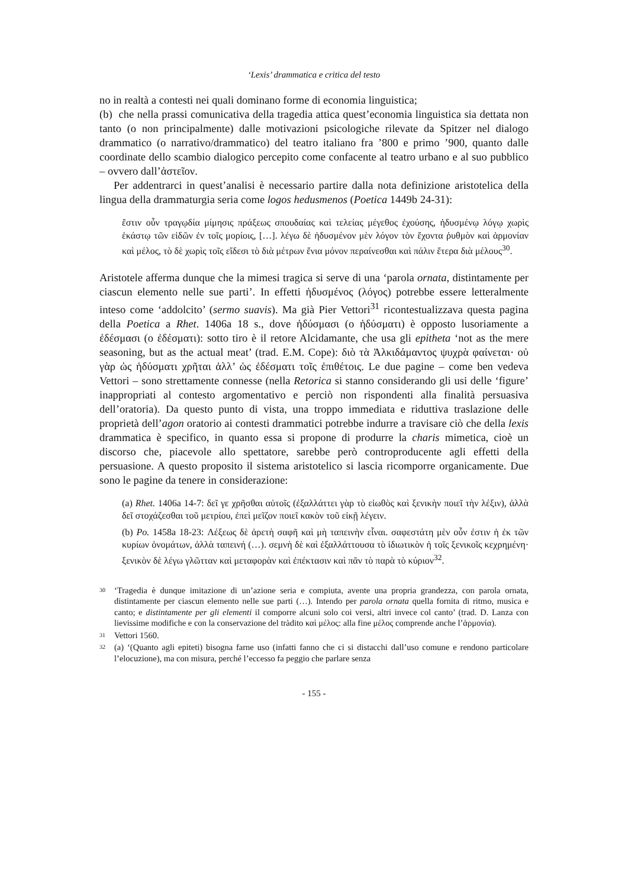‘Lexis’ drammatica e critica del testo
no in realtà a contesti nei quali dominano forme di economia linguistica;
(b) che nella prassi comunicativa della tragedia attica quest’economia linguistica sia dettata non tanto (o non principalmente) dalle motivazioni psicologiche rilevate da Spitzer nel dialogo drammatico (o narrativo/drammatico) del teatro italiano fra ’800 e primo ’900, quanto dalle coordinate dello scambio dialogico percepito come confacente al teatro urbano e al suo pubblico – ovvero dall’ἀστεῖον.
Per addentrarci in quest’analisi è necessario partire dalla nota definizione aristotelica della lingua della drammaturgia seria come logos hedusmenos (Poetica 1449b 24-31):
ἔστιν οὖν τραγῳδία μίμησις πράξεως σπουδαίας καὶ τελείας μέγεθος ἐχούσης, ἡδυσμένῳ λόγῳ χωρὶς ἑκάστῳ τῶν εἰδῶν ἐν τοῖς μορίοις, […]. λέγω δὲ ἡδυσμένον μὲν λόγον τὸν ἔχοντα ῥυθμὸν καὶ ἁρμονίαν καὶ μέλος, τὸ δὲ χωρὶς τοῖς εἴδεσι τὸ διὰ μέτρων ἔνια μόνον περαίνεσθαι καὶ πάλιν ἕτερα διὰ μέλους<sup>30</sup>.
Aristotele afferma dunque che la mimesi tragica si serve di una ‘parola ornata, distintamente per ciascun elemento nelle sue parti’. In effetti ἡδυσμένος (λόγος) potrebbe essere letteralmente inteso come ‘addolcito’ (sermo suavis). Ma già Pier Vettori<sup>31</sup> ricontestualizzava questa pagina della Poetica a Rhet. 1406a 18 s., dove ἡδύσμασι (o ἡδύσματι) è opposto lusoriamente a ἐδέσμασι (o ἐδέσματι): sotto tiro è il retore Alcidamante, che usa gli epitheta ‘not as the mere seasoning, but as the actual meat’ (trad. E.M. Cope): διὸ τὰ Ἀλκιδάμαντος ψυχρὰ φαίνεται· οὐ γὰρ ὡς ἡδύσματι χρῆται ἀλλ’ ὡς ἐδέσματι τοῖς ἐπιθέτοις. Le due pagine – come ben vedeva Vettori – sono strettamente connesse (nella Retorica si stanno considerando gli usi delle ‘figure’ inappropriati al contesto argomentativo e perciò non rispondenti alla finalità persuasiva dell’oratoria). Da questo punto di vista, una troppo immediata e riduttiva traslazione delle proprietà dell’agon oratorio ai contesti drammatici potrebbe indurre a travisare ciò che della lexis drammatica è specifico, in quanto essa si propone di produrre la charis mimetica, cioè un discorso che, piacevole allo spettatore, sarebbe però controproducente agli effetti della persuasione. A questo proposito il sistema aristotelico si lascia ricomporre organicamente. Due sono le pagine da tenere in considerazione:
(a) Rhet. 1406a 14-7: δεῖ γε χρῆσθαι αὐτοῖς (ἐξαλλάττει γὰρ τὸ εἰωθὸς καὶ ξενικὴν ποιεῖ τὴν λέξιν), ἀλλὰ δεῖ στοχάζεσθαι τοῦ μετρίου, ἐπεὶ μεῖζον ποιεῖ κακὸν τοῦ εἰκῇ λέγειν.
(b) Po. 1458a 18-23: Λέξεως δὲ ἀρετὴ σαφῆ καὶ μὴ ταπεινὴν εἶναι. σαφεστάτη μὲν οὖν ἐστιν ἡ ἐκ τῶν κυρίων ὀνομάτων, ἀλλὰ ταπεινή (…). σεμνὴ δὲ καὶ ἐξαλλάττουσα τὸ ἰδιωτικὸν ἡ τοῖς ξενικοῖς κεχρημένη· ξενικὸν δὲ λέγω γλῶτταν καὶ μεταφορὰν καὶ ἐπέκτασιν καὶ πᾶν τὸ παρὰ τὸ κύριον<sup>32</sup>.
30 ‘Tragedia è dunque imitazione di un’azione seria e compiuta, avente una propria grandezza, con parola ornata, distintamente per ciascun elemento nelle sue parti (…). Intendo per parola ornata quella fornita di ritmo, musica e canto; e distintamente per gli elementi il comporre alcuni solo coi versi, altri invece col canto’ (trad. D. Lanza con lievissime modifiche e con la conservazione del tràdito καὶ μέλος: alla fine μέλος comprende anche l’ἁρμονία).
31 Vettori 1560.
32 (a) ‘(Quanto agli epiteti) bisogna farne uso (infatti fanno che ci si distacchi dall’uso comune e rendono particolare l’elocuzione), ma con misura, perché l’eccesso fa peggio che parlare senza
- 155 -